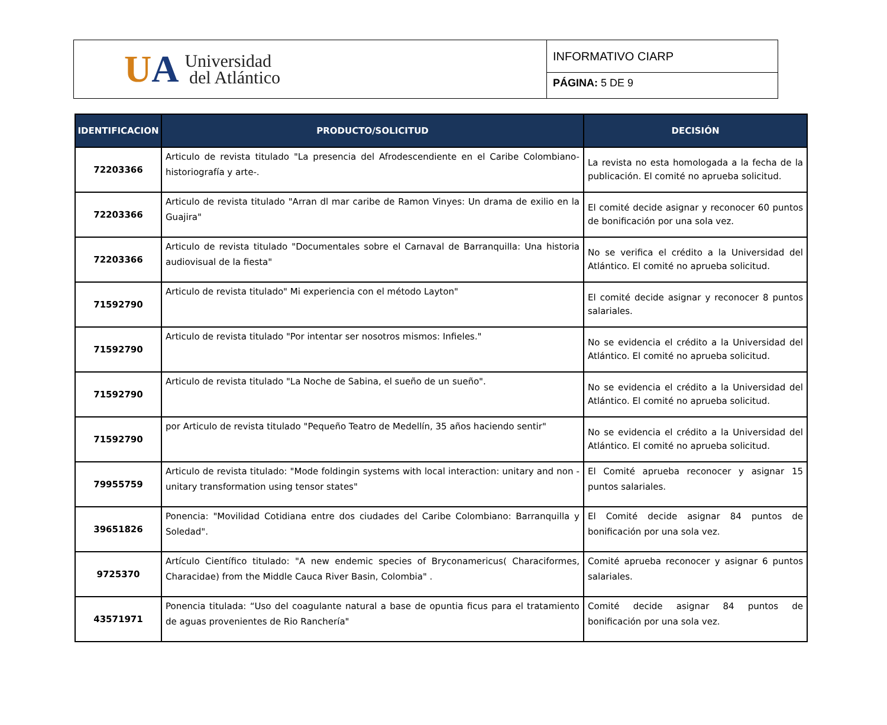UA
Universidad
del Atlántico
INFORMATIVO CIARP
PÁGINA: 5 DE 9
| IDENTIFICACION | PRODUCTO/SOLICITUD | DECISIÓN |
| --- | --- | --- |
| 72203366 | Articulo de revista titulado "La presencia del Afrodescendiente en el Caribe Colombiano- historiografía y arte-. | La revista no esta homologada a la fecha de la publicación. El comité no aprueba solicitud. |
| 72203366 | Articulo de revista titulado "Arran dl mar caribe de Ramon Vinyes: Un drama de exilio en la Guajira" | El comité decide asignar y reconocer 60 puntos de bonificación por una sola vez. |
| 72203366 | Articulo de revista titulado "Documentales sobre el Carnaval de Barranquilla: Una historia audiovisual de la fiesta" | No se verifica el crédito a la Universidad del Atlántico. El comité no aprueba solicitud. |
| 71592790 | Articulo de revista titulado" Mi experiencia con el método Layton" | El comité decide asignar y reconocer 8 puntos salariales. |
| 71592790 | Articulo de revista titulado "Por intentar ser nosotros mismos: Infieles." | No se evidencia el crédito a la Universidad del Atlántico. El comité no aprueba solicitud. |
| 71592790 | Articulo de revista titulado "La Noche de Sabina, el sueño de un sueño". | No se evidencia el crédito a la Universidad del Atlántico. El comité no aprueba solicitud. |
| 71592790 | por Articulo de revista titulado "Pequeño Teatro de Medellín, 35 años haciendo sentir" | No se evidencia el crédito a la Universidad del Atlántico. El comité no aprueba solicitud. |
| 79955759 | Articulo de revista titulado: "Mode foldingin systems with local interaction: unitary and non - unitary transformation using tensor states" | El Comité aprueba reconocer y asignar 15 puntos salariales. |
| 39651826 | Ponencia: "Movilidad Cotidiana entre dos ciudades del Caribe Colombiano: Barranquilla y Soledad". | El Comité decide asignar 84 puntos de bonificación por una sola vez. |
| 9725370 | Artículo Científico titulado: "A new endemic species of Bryconamericus( Characiformes, Characidae) from the Middle Cauca River Basin, Colombia" . | Comité aprueba reconocer y asignar 6 puntos salariales. |
| 43571971 | Ponencia titulada: “Uso del coagulante natural a base de opuntia ficus para el tratamiento de aguas provenientes de Rio Ranchería" | Comité decide asignar 84 puntos de bonificación por una sola vez. |